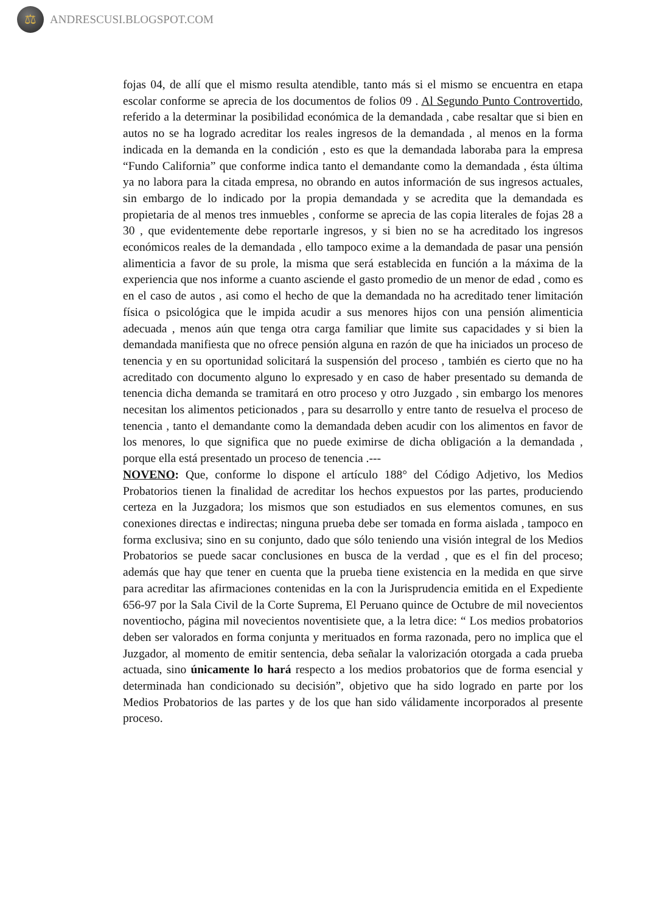⚖
ANDRESCUSI.BLOGSPOT.COM
fojas 04, de allí que el mismo resulta atendible, tanto más si el mismo se encuentra en etapa escolar conforme se aprecia de los documentos de folios 09 . Al Segundo Punto Controvertido, referido a la determinar la posibilidad económica de la demandada , cabe resaltar que si bien en autos no se ha logrado acreditar los reales ingresos de la demandada , al menos en la forma indicada en la demanda en la condición , esto es que la demandada laboraba para la empresa “Fundo California” que conforme indica tanto el demandante como la demandada , ésta última ya no labora para la citada empresa, no obrando en autos información de sus ingresos actuales, sin embargo de lo indicado por la propia demandada y se acredita que la demandada es propietaria de al menos tres inmuebles , conforme se aprecia de las copia literales de fojas 28 a 30 , que evidentemente debe reportarle ingresos, y si bien no se ha acreditado los ingresos económicos reales de la demandada , ello tampoco exime a la demandada de pasar una pensión alimenticia a favor de su prole, la misma que será establecida en función a la máxima de la experiencia que nos informe a cuanto asciende el gasto promedio de un menor de edad , como es en el caso de autos , asi como el hecho de que la demandada no ha acreditado tener limitación física o psicológica que le impida acudir a sus menores hijos con una pensión alimenticia adecuada , menos aún que tenga otra carga familiar que limite sus capacidades y si bien la demandada manifiesta que no ofrece pensión alguna en razón de que ha iniciados un proceso de tenencia y en su oportunidad solicitará la suspensión del proceso , también es cierto que no ha acreditado con documento alguno lo expresado y en caso de haber presentado su demanda de tenencia dicha demanda se tramitará en otro proceso y otro Juzgado , sin embargo los menores necesitan los alimentos peticionados , para su desarrollo y entre tanto de resuelva el proceso de tenencia , tanto el demandante como la demandada deben acudir con los alimentos en favor de los menores, lo que significa que no puede eximirse de dicha obligación a la demandada , porque ella está presentado un proceso de tenencia .---
NOVENO: Que, conforme lo dispone el artículo 188° del Código Adjetivo, los Medios Probatorios tienen la finalidad de acreditar los hechos expuestos por las partes, produciendo certeza en la Juzgadora; los mismos que son estudiados en sus elementos comunes, en sus conexiones directas e indirectas; ninguna prueba debe ser tomada en forma aislada , tampoco en forma exclusiva; sino en su conjunto, dado que sólo teniendo una visión integral de los Medios Probatorios se puede sacar conclusiones en busca de la verdad , que es el fin del proceso; además que hay que tener en cuenta que la prueba tiene existencia en la medida en que sirve para acreditar las afirmaciones contenidas en la con la Jurisprudencia emitida en el Expediente 656-97 por la Sala Civil de la Corte Suprema, El Peruano quince de Octubre de mil novecientos noventiocho, página mil novecientos noventisiete que, a la letra dice: “ Los medios probatorios deben ser valorados en forma conjunta y merituados en forma razonada, pero no implica que el Juzgador, al momento de emitir sentencia, deba señalar la valorización otorgada a cada prueba actuada, sino únicamente lo hará respecto a los medios probatorios que de forma esencial y determinada han condicionado su decisión”, objetivo que ha sido logrado en parte por los Medios Probatorios de las partes y de los que han sido válidamente incorporados al presente proceso.